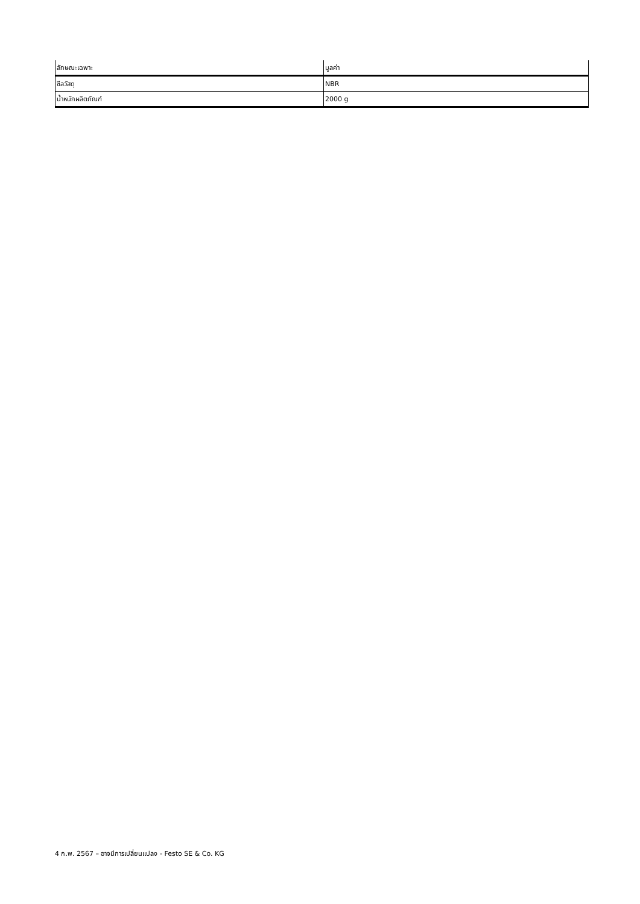| ลักษณะเฉพาะ | มูลค่า |
| --- | --- |
| ซีลวัสดุ | NBR |
| น้ำหนักผลิตภัณฑ์ | 2000 g |
4 ก.พ. 2567 – อาจมีการเปลี่ยนแปลง - Festo SE & Co. KG